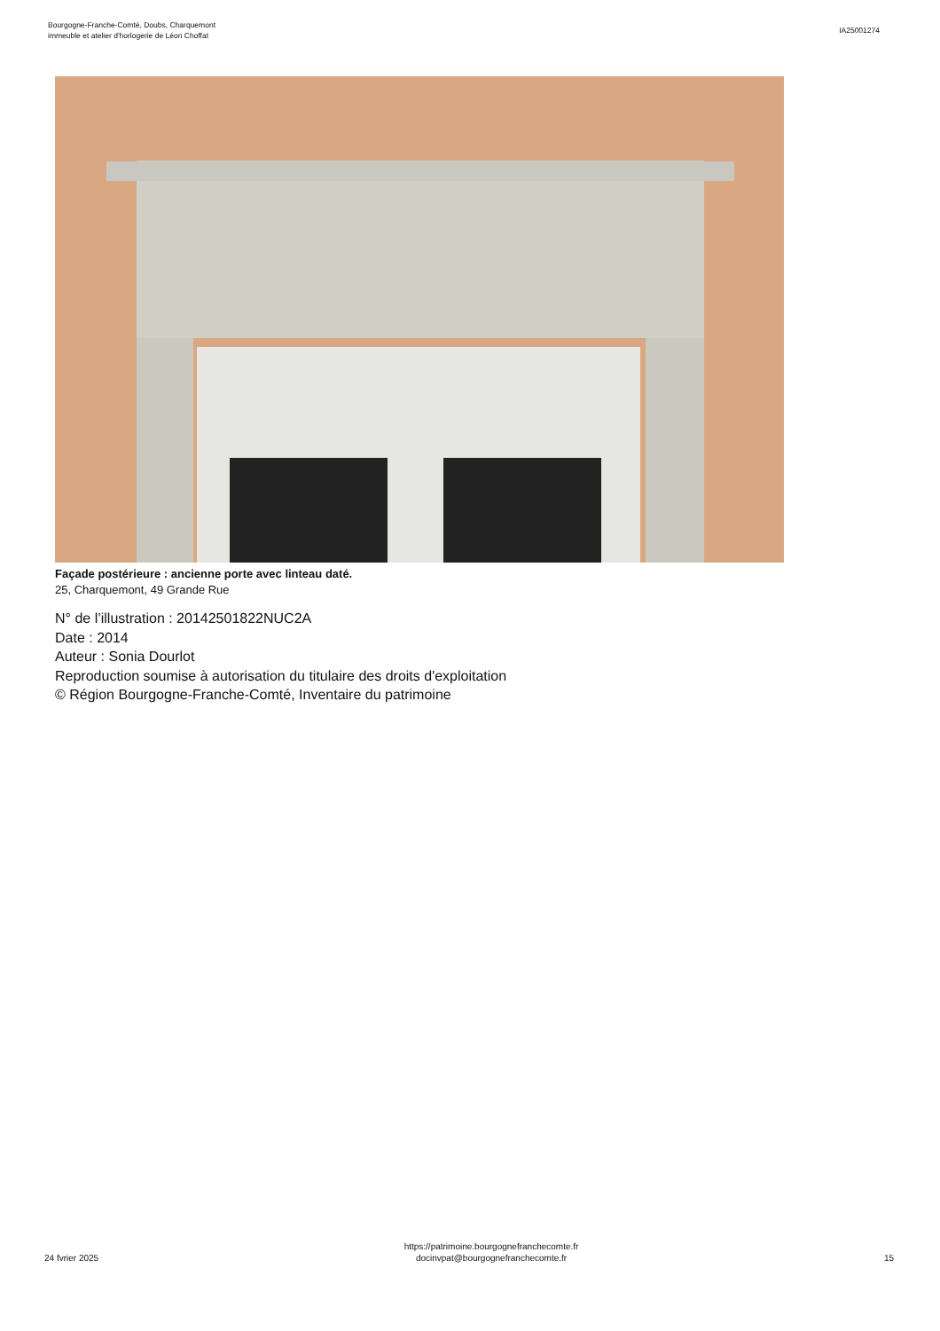Bourgogne-Franche-Comté, Doubs, Charquemont
immeuble et atelier d'horlogerie de Léon Choffat
IA25001274
Façade postérieure : ancienne porte avec linteau daté.
25, Charquemont, 49 Grande Rue
N° de l’illustration : 20142501822NUC2A
Date : 2014
Auteur : Sonia Dourlot
Reproduction soumise à autorisation du titulaire des droits d'exploitation
© Région Bourgogne-Franche-Comté, Inventaire du patrimoine
24 fvrier 2025
https://patrimoine.bourgognefranchecomte.fr
docinvpat@bourgognefranchecomte.fr
15